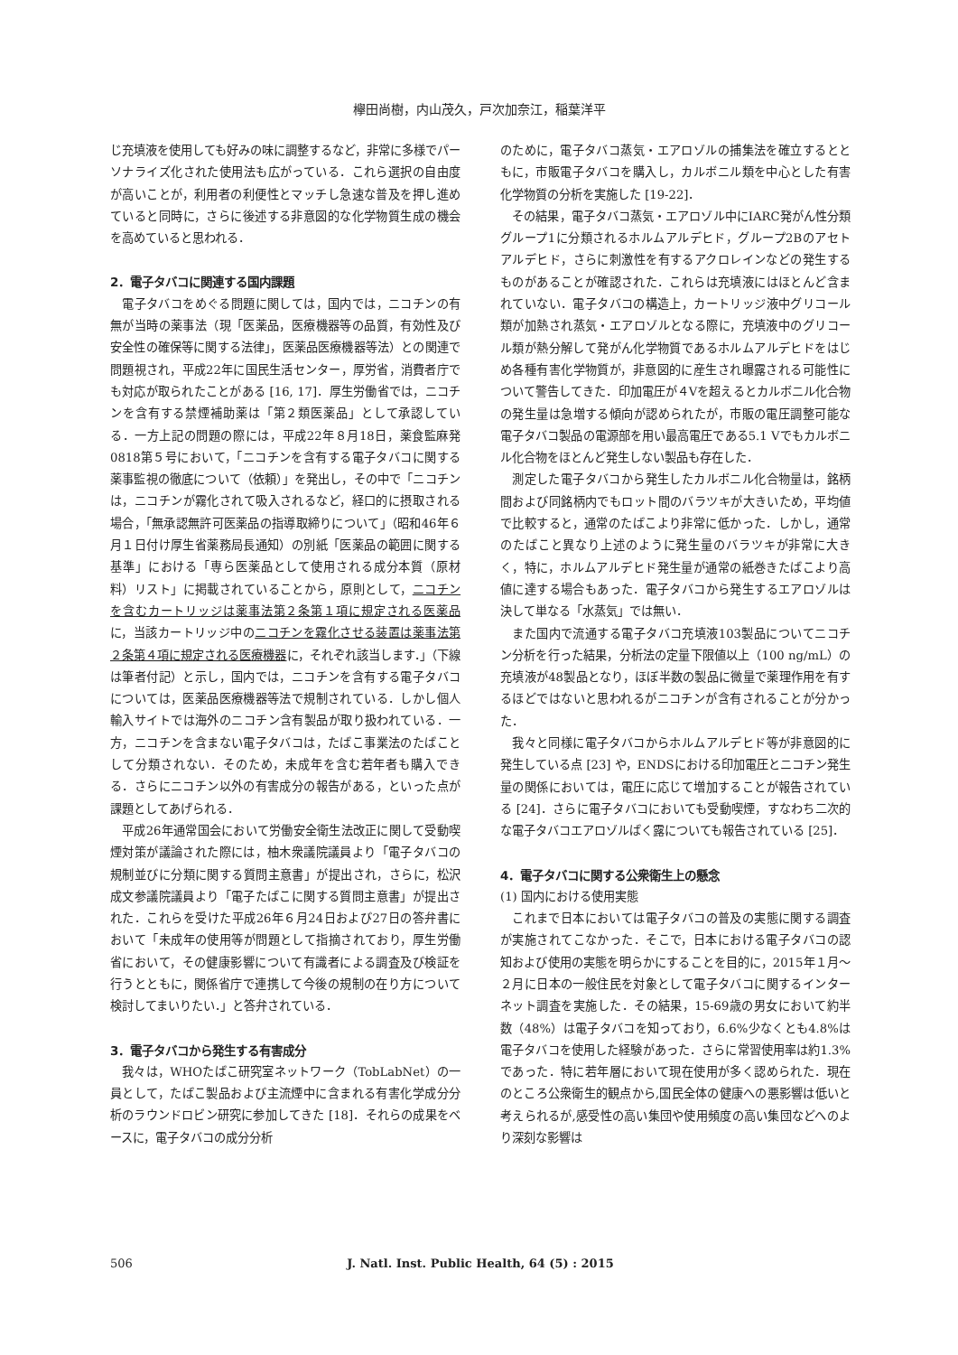欅田尚樹，内山茂久，戸次加奈江，稲葉洋平
じ充填液を使用しても好みの味に調整するなど，非常に多様でパーソナライズ化された使用法も広がっている．これら選択の自由度が高いことが，利用者の利便性とマッチし急速な普及を押し進めていると同時に，さらに後述する非意図的な化学物質生成の機会を高めていると思われる．
2．電子タバコに関連する国内課題
電子タバコをめぐる問題に関しては，国内では，ニコチンの有無が当時の薬事法（現「医薬品，医療機器等の品質，有効性及び安全性の確保等に関する法律」，医薬品医療機器等法）との関連で問題視され，平成22年に国民生活センター，厚労省，消費者庁でも対応が取られたことがある [16, 17]．厚生労働省では，ニコチンを含有する禁煙補助薬は「第２類医薬品」として承認している．一方上記の問題の際には，平成22年８月18日，薬食監麻発0818第５号において，「ニコチンを含有する電子タバコに関する薬事監視の徹底について（依頼）」を発出し，その中で「ニコチンは，ニコチンが霧化されて吸入されるなど，経口的に摂取される場合，「無承認無許可医薬品の指導取締りについて」（昭和46年６月１日付け厚生省薬務局長通知）の別紙「医薬品の範囲に関する基準」における「専ら医薬品として使用される成分本質（原材料）リスト」に掲載されていることから，原則として，ニコチンを含むカートリッジは薬事法第２条第１項に規定される医薬品に，当該カートリッジ中のニコチンを霧化させる装置は薬事法第２条第４項に規定される医療機器に，それぞれ該当します．」（下線は筆者付記）と示し，国内では，ニコチンを含有する電子タバコについては，医薬品医療機器等法で規制されている．しかし個人輸入サイトでは海外のニコチン含有製品が取り扱われている．一方，ニコチンを含まない電子タバコは，たばこ事業法のたばことして分類されない．そのため，未成年を含む若年者も購入できる．さらにニコチン以外の有害成分の報告がある，といった点が課題としてあげられる．
平成26年通常国会において労働安全衛生法改正に関して受動喫煙対策が議論された際には，柚木衆議院議員より「電子タバコの規制並びに分類に関する質問主意書」が提出され，さらに，松沢成文参議院議員より「電子たばこに関する質問主意書」が提出された．これらを受けた平成26年６月24日および27日の答弁書において「未成年の使用等が問題として指摘されており，厚生労働省において，その健康影響について有識者による調査及び検証を行うとともに，関係省庁で連携して今後の規制の在り方について検討してまいりたい．」と答弁されている．
3．電子タバコから発生する有害成分
我々は，WHOたばこ研究室ネットワーク（TobLabNet）の一員として，たばこ製品および主流煙中に含まれる有害化学成分分析のラウンドロビン研究に参加してきた [18]．それらの成果をベースに，電子タバコの成分分析
のために，電子タバコ蒸気・エアロゾルの捕集法を確立するとともに，市販電子タバコを購入し，カルボニル類を中心とした有害化学物質の分析を実施した [19-22]．
その結果，電子タバコ蒸気・エアロゾル中にIARC発がん性分類グループ1に分類されるホルムアルデヒド，グループ2Bのアセトアルデヒド，さらに刺激性を有するアクロレインなどの発生するものがあることが確認された．これらは充填液にはほとんど含まれていない．電子タバコの構造上，カートリッジ液中グリコール類が加熱され蒸気・エアロゾルとなる際に，充填液中のグリコール類が熱分解して発がん化学物質であるホルムアルデヒドをはじめ各種有害化学物質が，非意図的に産生され曝露される可能性について警告してきた．印加電圧が４Vを超えるとカルボニル化合物の発生量は急増する傾向が認められたが，市販の電圧調整可能な電子タバコ製品の電源部を用い最高電圧である5.1 Vでもカルボニル化合物をほとんど発生しない製品も存在した．
測定した電子タバコから発生したカルボニル化合物量は，銘柄間および同銘柄内でもロット間のバラツキが大きいため，平均値で比較すると，通常のたばこより非常に低かった．しかし，通常のたばこと異なり上述のように発生量のバラツキが非常に大きく，特に，ホルムアルデヒド発生量が通常の紙巻きたばこより高値に達する場合もあった．電子タバコから発生するエアロゾルは決して単なる「水蒸気」では無い．
また国内で流通する電子タバコ充填液103製品についてニコチン分析を行った結果，分析法の定量下限値以上（100 ng/mL）の充填液が48製品となり，ほぼ半数の製品に微量で薬理作用を有するほどではないと思われるがニコチンが含有されることが分かった．
我々と同様に電子タバコからホルムアルデヒド等が非意図的に発生している点 [23] や，ENDSにおける印加電圧とニコチン発生量の関係においては，電圧に応じて増加することが報告されている [24]．さらに電子タバコにおいても受動喫煙，すなわち二次的な電子タバコエアロゾルばく露についても報告されている [25]．
4．電子タバコに関する公衆衛生上の懸念
(1) 国内における使用実態
これまで日本においては電子タバコの普及の実態に関する調査が実施されてこなかった．そこで，日本における電子タバコの認知および使用の実態を明らかにすることを目的に，2015年１月～２月に日本の一般住民を対象として電子タバコに関するインターネット調査を実施した．その結果，15-69歳の男女において約半数（48%）は電子タバコを知っており，6.6%少なくとも4.8%は電子タバコを使用した経験があった．さらに常習使用率は約1.3%であった．特に若年層において現在使用が多く認められた．現在のところ公衆衛生的観点から,国民全体の健康への悪影響は低いと考えられるが,感受性の高い集団や使用頻度の高い集団などへのより深刻な影響は
506 J. Natl. Inst. Public Health, 64 (5) : 2015